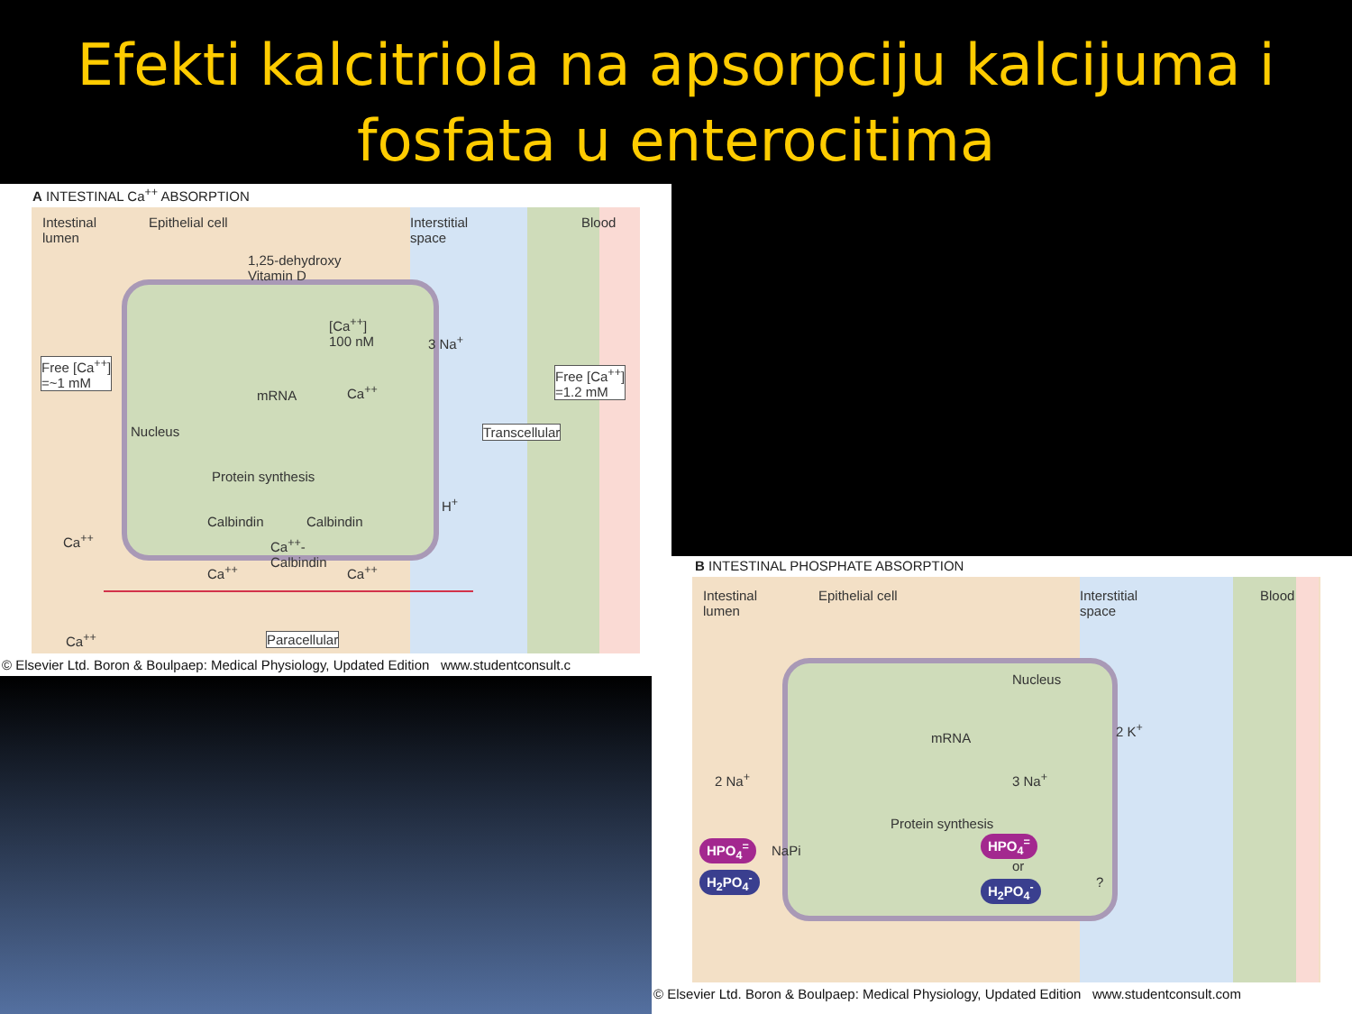Efekti kalcitriola na apsorpciju kalcijuma i fosfata u enterocitima
A INTESTINAL Ca<sup>++</sup> ABSORPTION
Intestinal
lumen
Epithelial cell
Interstitial
space
Blood
1,25-dehydroxy
Vitamin D
[Ca<sup>++</sup>]
100 nM
3 Na<sup>+</sup>
Free [Ca<sup>++</sup>]
=~1 mM
mRNA Ca<sup>++</sup>
Free [Ca<sup>++</sup>]
=1.2 mM
Nucleus Transcellular
Protein synthesis
H<sup>+</sup>
Calbindin Calbindin
Ca<sup>++</sup>
Ca<sup>++</sup>-
Calbindin
Ca<sup>++</sup> Ca<sup>++</sup>
Ca<sup>++</sup> Paracellular
© Elsevier Ltd. Boron & Boulpaep: Medical Physiology, Updated Edition www.studentconsult.c
B INTESTINAL PHOSPHATE ABSORPTION
Intestinal
lumen
Epithelial cell
Interstitial
space
Blood
Nucleus
mRNA
2 K<sup>+</sup>
2 Na<sup>+</sup> 3 Na<sup>+</sup>
Protein synthesis
HPO<sub>4</sub><sup>=</sup> NaPi
HPO<sub>4</sub><sup>=</sup>
or
?
H<sub>2</sub>PO<sub>4</sub><sup>-</sup>
H<sub>2</sub>PO<sub>4</sub><sup>-</sup>
© Elsevier Ltd. Boron & Boulpaep: Medical Physiology, Updated Edition www.studentconsult.com